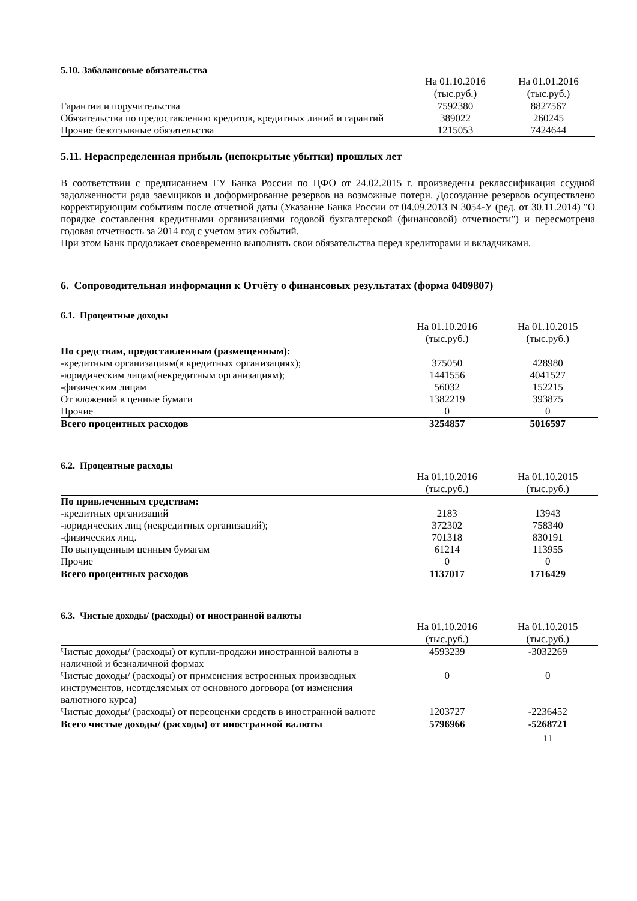5.10. Забалансовые обязательства
| | На 01.10.2016 (тыс.руб.) | На 01.01.2016 (тыс.руб.) |
| --- | --- | --- |
| Гарантии и поручительства | 7592380 | 8827567 |
| Обязательства по предоставлению кредитов, кредитных линий и гарантий | 389022 | 260245 |
| Прочие безотзывные обязательства | 1215053 | 7424644 |
5.11. Нераспределенная прибыль (непокрытые убытки) прошлых лет
В соответствии с предписанием ГУ Банка России по ЦФО от 24.02.2015 г. произведены реклассификация ссудной задолженности ряда заемщиков и доформирование резервов на возможные потери. Досоздание резервов осуществлено корректирующим событиям после отчетной даты (Указание Банка России от 04.09.2013 N 3054-У (ред. от 30.11.2014) "О порядке составления кредитными организациями годовой бухгалтерской (финансовой) отчетности") и пересмотрена годовая отчетность за 2014 год с учетом этих событий.
При этом Банк продолжает своевременно выполнять свои обязательства перед кредиторами и вкладчиками.
6. Сопроводительная информация к Отчёту о финансовых результатах (форма 0409807)
6.1. Процентные доходы
| | На 01.10.2016 (тыс.руб.) | На 01.10.2015 (тыс.руб.) |
| --- | --- | --- |
| По средствам, предоставленным (размещенным): | | |
| -кредитным организациям(в кредитных организациях); | 375050 | 428980 |
| -юридическим лицам(некредитным организациям); | 1441556 | 4041527 |
| -физическим лицам | 56032 | 152215 |
| От вложений в ценные бумаги | 1382219 | 393875 |
| Прочие | 0 | 0 |
| Всего процентных расходов | 3254857 | 5016597 |
6.2. Процентные расходы
| | На 01.10.2016 (тыс.руб.) | На 01.10.2015 (тыс.руб.) |
| --- | --- | --- |
| По привлеченным средствам: | | |
| -кредитных организаций | 2183 | 13943 |
| -юридических лиц (некредитных организаций); | 372302 | 758340 |
| -физических лиц. | 701318 | 830191 |
| По выпущенным ценным бумагам | 61214 | 113955 |
| Прочие | 0 | 0 |
| Всего процентных расходов | 1137017 | 1716429 |
6.3. Чистые доходы/ (расходы) от иностранной валюты
| | На 01.10.2016 (тыс.руб.) | На 01.10.2015 (тыс.руб.) |
| --- | --- | --- |
| Чистые доходы/ (расходы) от купли-продажи иностранной валюты в наличной и безналичной формах | 4593239 | -3032269 |
| Чистые доходы/ (расходы) от применения встроенных производных инструментов, неотделяемых от основного договора (от изменения валютного курса) | 0 | 0 |
| Чистые доходы/ (расходы) от переоценки средств в иностранной валюте | 1203727 | -2236452 |
| Всего чистые доходы/ (расходы) от иностранной валюты | 5796966 | -5268721 |
11